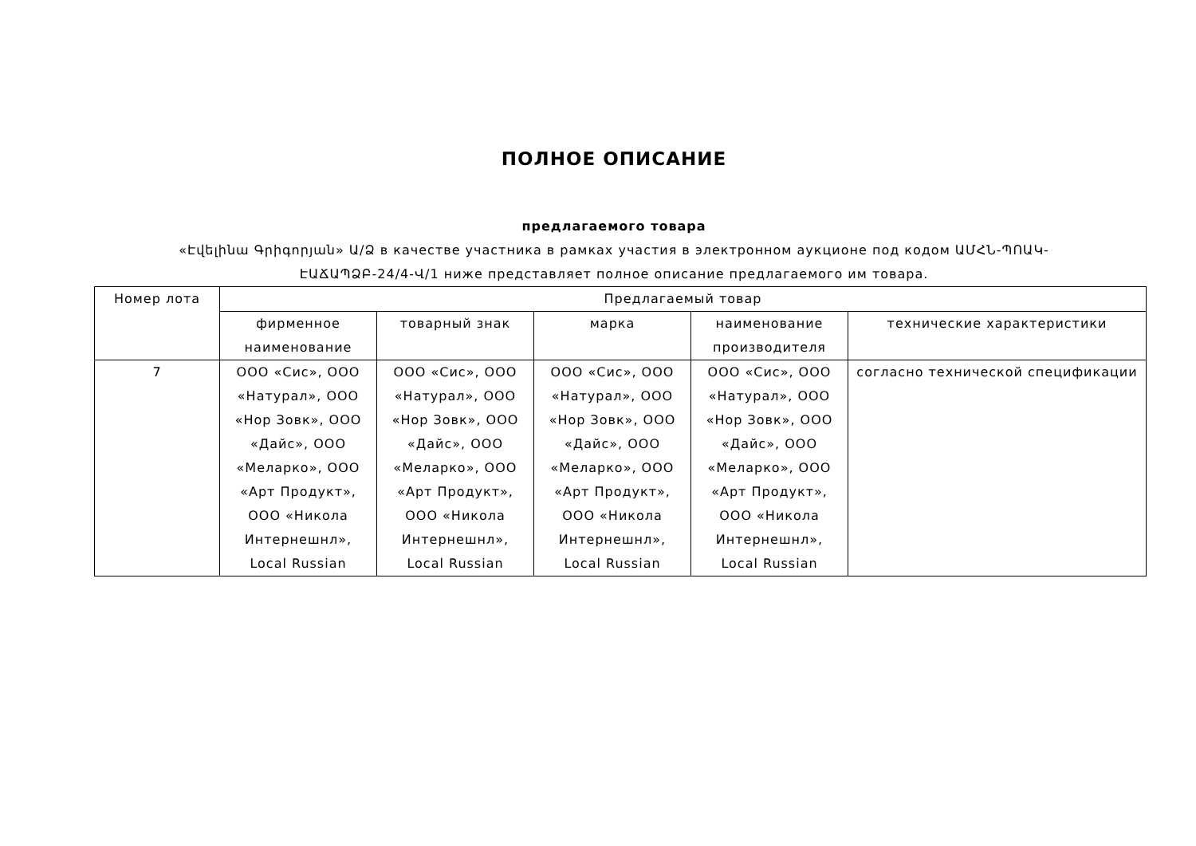ПОЛНОЕ ОПИСАНИЕ
предлагаемого товара
«Էվելինա Գրիգորյան» Ա/Ձ в качестве участника в рамках участия в электронном аукционе под кодом ԱՄՀՆ-ՊՈԱԿ-ԷԱՃԱՊՁԲ-24/4-Վ/1 ниже представляет полное описание предлагаемого им товара.
| Номер лота | Предлагаемый товар | | | | |
| --- | --- | --- | --- | --- | --- |
| | фирменное наименование | товарный знак | марка | наименование производителя | технические характеристики |
| 7 | ООО «Сис», ООО «Натурал», ООО «Нор Зовк», ООО «Дайс», ООО «Меларко», ООО «Арт Продукт», ООО «Никола Интернешнл», Local Russian | ООО «Сис», ООО «Натурал», ООО «Нор Зовк», ООО «Дайс», ООО «Меларко», ООО «Арт Продукт», ООО «Никола Интернешнл», Local Russian | ООО «Сис», ООО «Натурал», ООО «Нор Зовк», ООО «Дайс», ООО «Меларко», ООО «Арт Продукт», ООО «Никола Интернешнл», Local Russian | ООО «Сис», ООО «Натурал», ООО «Нор Зовк», ООО «Дайс», ООО «Меларко», ООО «Арт Продукт», ООО «Никола Интернешнл», Local Russian | согласно технической спецификации |